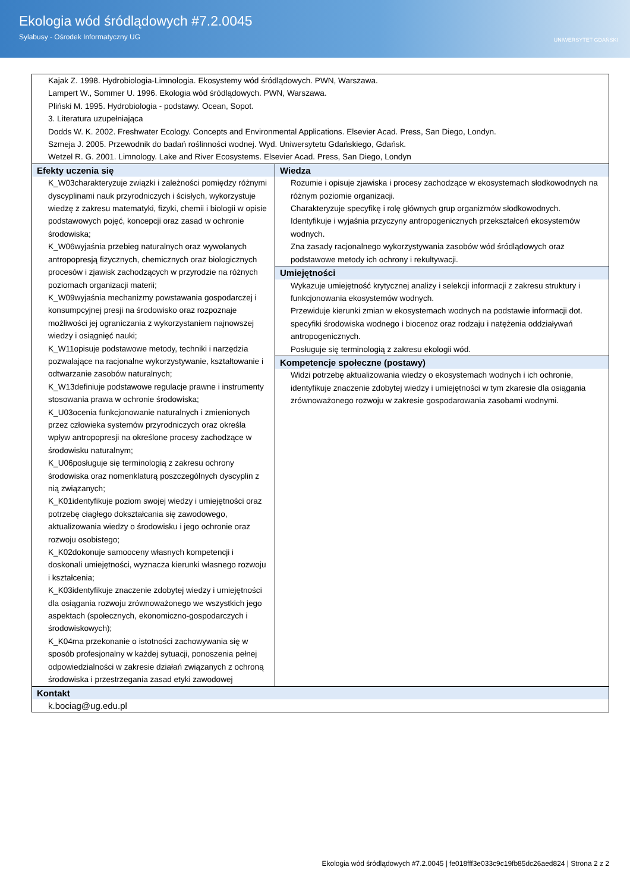Ekologia wód śródlądowych #7.2.0045
Sylabusy - Ośrodek Informatyczny UG
UNIWERSYTET GDAŃSKI
| Kajak Z. 1998. Hydrobiologia-Limnologia. Ekosystemy wód śródlądowych. PWN, Warszawa. Lampert W., Sommer U. 1996. Ekologia wód śródlądowych. PWN, Warszawa. Pliński M. 1995. Hydrobiologia - podstawy. Ocean, Sopot. 3. Literatura uzupełniająca Dodds W. K. 2002. Freshwater Ecology. Concepts and Environmental Applications. Elsevier Acad. Press, San Diego, Londyn. Szmeja J. 2005. Przewodnik do badań roślinności wodnej. Wyd. Uniwersytetu Gdańskiego, Gdańsk. Wetzel R. G. 2001. Limnology. Lake and River Ecosystems. Elsevier Acad. Press, San Diego, Londyn | |
| Efekty uczenia się K_W03charakteryzuje związki i zależności pomiędzy różnymi dyscyplinami nauk przyrodniczych i ścisłych, wykorzystuje wiedzę z zakresu matematyki, fizyki, chemii i biologii w opisie podstawowych pojęć, koncepcji oraz zasad w ochronie środowiska; K_W06wyjaśnia przebieg naturalnych oraz wywołanych antropopresją fizycznych, chemicznych oraz biologicznych procesów i zjawisk zachodzących w przyrodzie na różnych poziomach organizacji materii; K_W09wyjaśnia mechanizmy powstawania gospodarczej i konsumpcyjnej presji na środowisko oraz rozpoznaje możliwości jej ograniczania z wykorzystaniem najnowszej wiedzy i osiągnięć nauki; K_W11opisuje podstawowe metody, techniki i narzędzia pozwalające na racjonalne wykorzystywanie, kształtowanie i odtwarzanie zasobów naturalnych; K_W13definiuje podstawowe regulacje prawne i instrumenty stosowania prawa w ochronie środowiska; K_U03ocenia funkcjonowanie naturalnych i zmienionych przez człowieka systemów przyrodniczych oraz określa wpływ antropopresji na określone procesy zachodzące w środowisku naturalnym; K_U06posługuje się terminologią z zakresu ochrony środowiska oraz nomenklaturą poszczególnych dyscyplin z nią związanych; K_K01identyfikuje poziom swojej wiedzy i umiejętności oraz potrzebę ciagłego dokształcania się zawodowego, aktualizowania wiedzy o środowisku i jego ochronie oraz rozwoju osobistego; K_K02dokonuje samooceny własnych kompetencji i doskonali umiejętności, wyznacza kierunki własnego rozwoju i kształcenia; K_K03identyfikuje znaczenie zdobytej wiedzy i umiejętności dla osiągania rozwoju zrównoważonego we wszystkich jego aspektach (społecznych, ekonomiczno-gospodarczych i środowiskowych); K_K04ma przekonanie o istotności zachowywania się w sposób profesjonalny w każdej sytuacji, ponoszenia pełnej odpowiedzialności w zakresie działań związanych z ochroną środowiska i przestrzegania zasad etyki zawodowej | Wiedza Rozumie i opisuje zjawiska i procesy zachodzące w ekosystemach słodkowodnych na różnym poziomie organizacji. Charakteryzuje specyfikę i rolę głównych grup organizmów słodkowodnych. Identyfikuje i wyjaśnia przyczyny antropogenicznych przekształceń ekosystemów wodnych. Zna zasady racjonalnego wykorzystywania zasobów wód śródlądowych oraz podstawowe metody ich ochrony i rekultywacji. Umiejętności Wykazuje umiejętność krytycznej analizy i selekcji informacji z zakresu struktury i funkcjonowania ekosystemów wodnych. Przewiduje kierunki zmian w ekosystemach wodnych na podstawie informacji dot. specyfiki środowiska wodnego i biocenoz oraz rodzaju i natężenia oddziaływań antropogenicznych. Posługuje się terminologią z zakresu ekologii wód. Kompetencje społeczne (postawy) Widzi potrzebę aktualizowania wiedzy o ekosystemach wodnych i ich ochronie, identyfikuje znaczenie zdobytej wiedzy i umiejętności w tym zkaresie dla osiągania zrównoważonego rozwoju w zakresie gospodarowania zasobami wodnymi. |
| Kontakt k.bociag@ug.edu.pl | |
Ekologia wód śródlądowych #7.2.0045 | fe018fff3e033c9c19fb85dc26aed824 | Strona 2 z 2